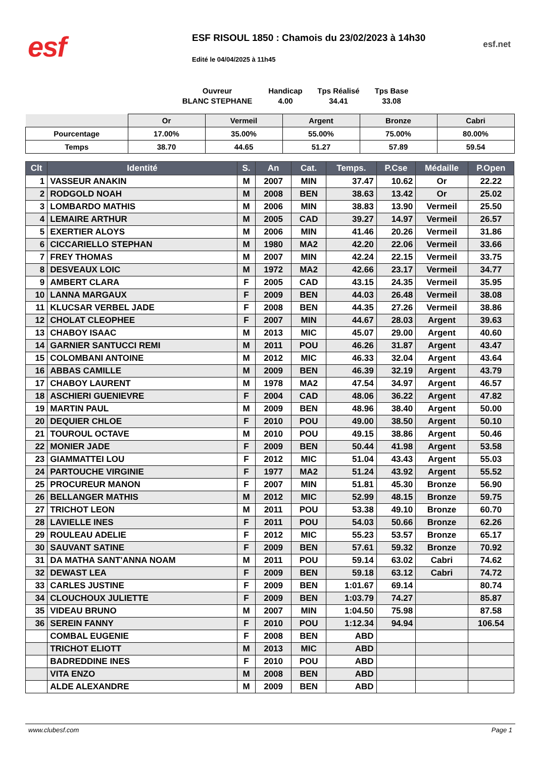esf
ESF RISOUL 1850 : Chamois du 23/02/2023 à 14h30
Edité le 04/04/2025 à 11h45
esf.net
Ouvreur
BLANC STEPHANE
Handicap
4.00
Tps Réalisé
34.41
Tps Base
33.08
| | Or | Vermeil | Argent | Bronze | Cabri |
| Pourcentage | 17.00% | 35.00% | 55.00% | 75.00% | 80.00% |
| Temps | 38.70 | 44.65 | 51.27 | 57.89 | 59.54 |
| Clt | Identité | S. | An | Cat. | Temps. | P.Cse | Médaille | P.Open |
| --- | --- | --- | --- | --- | --- | --- | --- | --- |
| 1 | VASSEUR ANAKIN | M | 2007 | MIN | 37.47 | 10.62 | Or | 22.22 |
| 2 | RODGOLD NOAH | M | 2008 | BEN | 38.63 | 13.42 | Or | 25.02 |
| 3 | LOMBARDO MATHIS | M | 2006 | MIN | 38.83 | 13.90 | Vermeil | 25.50 |
| 4 | LEMAIRE ARTHUR | M | 2005 | CAD | 39.27 | 14.97 | Vermeil | 26.57 |
| 5 | EXERTIER ALOYS | M | 2006 | MIN | 41.46 | 20.26 | Vermeil | 31.86 |
| 6 | CICCARIELLO STEPHAN | M | 1980 | MA2 | 42.20 | 22.06 | Vermeil | 33.66 |
| 7 | FREY THOMAS | M | 2007 | MIN | 42.24 | 22.15 | Vermeil | 33.75 |
| 8 | DESVEAUX LOIC | M | 1972 | MA2 | 42.66 | 23.17 | Vermeil | 34.77 |
| 9 | AMBERT CLARA | F | 2005 | CAD | 43.15 | 24.35 | Vermeil | 35.95 |
| 10 | LANNA MARGAUX | F | 2009 | BEN | 44.03 | 26.48 | Vermeil | 38.08 |
| 11 | KLUCSAR VERBEL JADE | F | 2008 | BEN | 44.35 | 27.26 | Vermeil | 38.86 |
| 12 | CHOLAT CLEOPHEE | F | 2007 | MIN | 44.67 | 28.03 | Argent | 39.63 |
| 13 | CHABOY ISAAC | M | 2013 | MIC | 45.07 | 29.00 | Argent | 40.60 |
| 14 | GARNIER SANTUCCI REMI | M | 2011 | POU | 46.26 | 31.87 | Argent | 43.47 |
| 15 | COLOMBANI ANTOINE | M | 2012 | MIC | 46.33 | 32.04 | Argent | 43.64 |
| 16 | ABBAS CAMILLE | M | 2009 | BEN | 46.39 | 32.19 | Argent | 43.79 |
| 17 | CHABOY LAURENT | M | 1978 | MA2 | 47.54 | 34.97 | Argent | 46.57 |
| 18 | ASCHIERI GUENIEVRE | F | 2004 | CAD | 48.06 | 36.22 | Argent | 47.82 |
| 19 | MARTIN PAUL | M | 2009 | BEN | 48.96 | 38.40 | Argent | 50.00 |
| 20 | DEQUIER CHLOE | F | 2010 | POU | 49.00 | 38.50 | Argent | 50.10 |
| 21 | TOUROUL OCTAVE | M | 2010 | POU | 49.15 | 38.86 | Argent | 50.46 |
| 22 | MONIER JADE | F | 2009 | BEN | 50.44 | 41.98 | Argent | 53.58 |
| 23 | GIAMMATTEI LOU | F | 2012 | MIC | 51.04 | 43.43 | Argent | 55.03 |
| 24 | PARTOUCHE VIRGINIE | F | 1977 | MA2 | 51.24 | 43.92 | Argent | 55.52 |
| 25 | PROCUREUR MANON | F | 2007 | MIN | 51.81 | 45.30 | Bronze | 56.90 |
| 26 | BELLANGER MATHIS | M | 2012 | MIC | 52.99 | 48.15 | Bronze | 59.75 |
| 27 | TRICHOT LEON | M | 2011 | POU | 53.38 | 49.10 | Bronze | 60.70 |
| 28 | LAVIELLE INES | F | 2011 | POU | 54.03 | 50.66 | Bronze | 62.26 |
| 29 | ROULEAU ADELIE | F | 2012 | MIC | 55.23 | 53.57 | Bronze | 65.17 |
| 30 | SAUVANT SATINE | F | 2009 | BEN | 57.61 | 59.32 | Bronze | 70.92 |
| 31 | DA MATHA SANT'ANNA NOAM | M | 2011 | POU | 59.14 | 63.02 | Cabri | 74.62 |
| 32 | DEWAST LEA | F | 2009 | BEN | 59.18 | 63.12 | Cabri | 74.72 |
| 33 | CARLES JUSTINE | F | 2009 | BEN | 1:01.67 | 69.14 | | 80.74 |
| 34 | CLOUCHOUX JULIETTE | F | 2009 | BEN | 1:03.79 | 74.27 | | 85.87 |
| 35 | VIDEAU BRUNO | M | 2007 | MIN | 1:04.50 | 75.98 | | 87.58 |
| 36 | SEREIN FANNY | F | 2010 | POU | 1:12.34 | 94.94 | | 106.54 |
| | COMBAL EUGENIE | F | 2008 | BEN | ABD | | | |
| | TRICHOT ELIOTT | M | 2013 | MIC | ABD | | | |
| | BADREDDINE INES | F | 2010 | POU | ABD | | | |
| | VITA ENZO | M | 2008 | BEN | ABD | | | |
| | ALDE ALEXANDRE | M | 2009 | BEN | ABD | | | |
www.clubesf.com Page 1